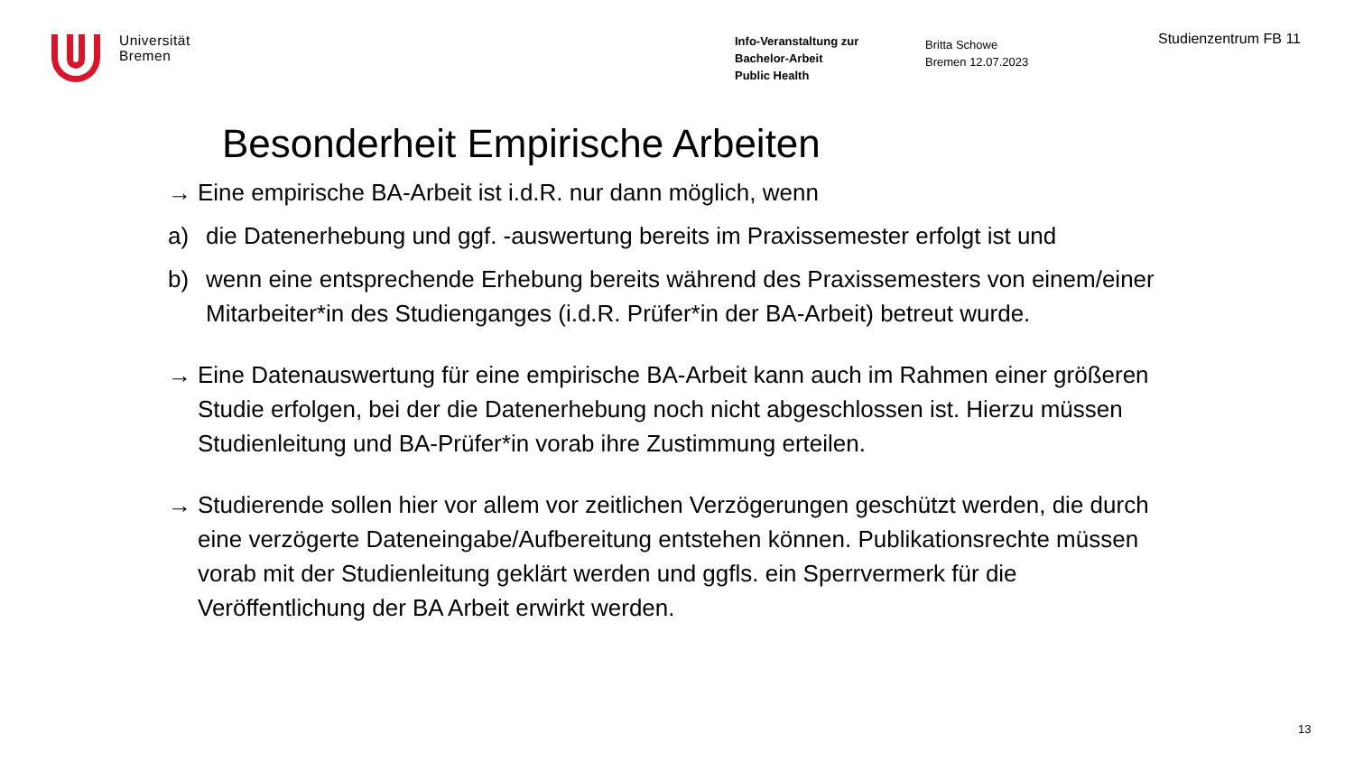Universität
Bremen
Info-Veranstaltung zur
Bachelor-Arbeit
Public Health
Britta Schowe
Bremen 12.07.2023
Studienzentrum FB 11
Besonderheit Empirische Arbeiten
→ Eine empirische BA-Arbeit ist i.d.R. nur dann möglich, wenn
a) die Datenerhebung und ggf. -auswertung bereits im Praxissemester erfolgt ist und
b) wenn eine entsprechende Erhebung bereits während des Praxissemesters von einem/einer Mitarbeiter*in des Studienganges (i.d.R. Prüfer*in der BA-Arbeit) betreut wurde.
→ Eine Datenauswertung für eine empirische BA-Arbeit kann auch im Rahmen einer größeren Studie erfolgen, bei der die Datenerhebung noch nicht abgeschlossen ist. Hierzu müssen Studienleitung und BA-Prüfer*in vorab ihre Zustimmung erteilen.
→ Studierende sollen hier vor allem vor zeitlichen Verzögerungen geschützt werden, die durch eine verzögerte Dateneingabe/Aufbereitung entstehen können. Publikationsrechte müssen vorab mit der Studienleitung geklärt werden und ggfls. ein Sperrvermerk für die Veröffentlichung der BA Arbeit erwirkt werden.
13